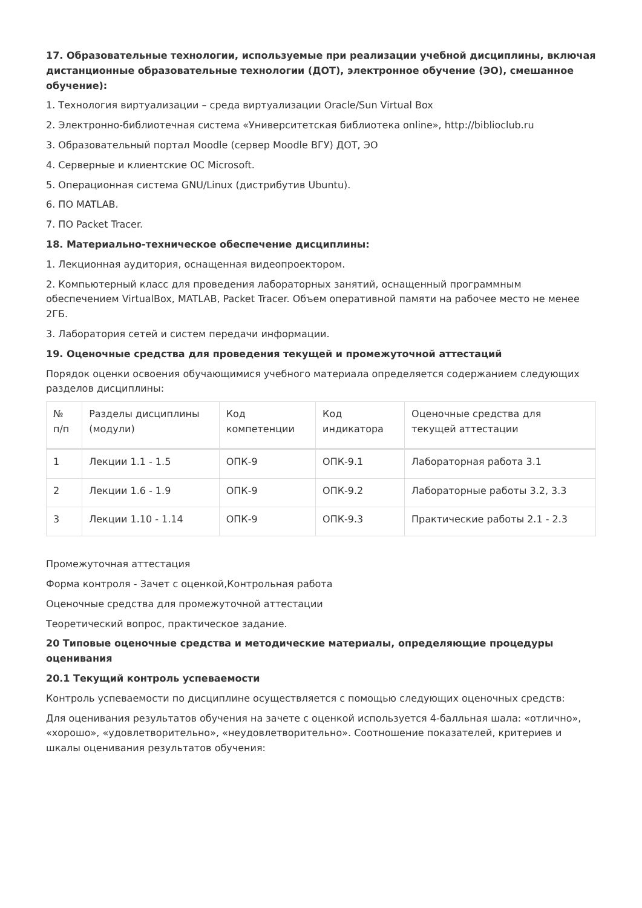17. Образовательные технологии, используемые при реализации учебной дисциплины, включая дистанционные образовательные технологии (ДОТ), электронное обучение (ЭО), смешанное обучение):
1. Технология виртуализации – среда виртуализации Oracle/Sun Virtual Box
2. Электронно-библиотечная система «Университетская библиотека online», http://biblioclub.ru
3. Образовательный портал Moodle (сервер Moodle ВГУ) ДОТ, ЭО
4. Серверные и клиентские ОС Microsoft.
5. Операционная система GNU/Linux (дистрибутив Ubuntu).
6. ПО MATLAB.
7. ПО Packet Tracer.
18. Материально-техническое обеспечение дисциплины:
1. Лекционная аудитория, оснащенная видеопроектором.
2. Компьютерный класс для проведения лабораторных занятий, оснащенный программным обеспечением VirtualBox, MATLAB, Packet Tracer. Объем оперативной памяти на рабочее место не менее 2ГБ.
3. Лаборатория сетей и систем передачи информации.
19. Оценочные средства для проведения текущей и промежуточной аттестаций
Порядок оценки освоения обучающимися учебного материала определяется содержанием следующих разделов дисциплины:
| № п/п | Разделы дисциплины (модули) | Код компетенции | Код индикатора | Оценочные средства для текущей аттестации |
| --- | --- | --- | --- | --- |
| 1 | Лекции 1.1 - 1.5 | ОПК-9 | ОПК-9.1 | Лабораторная работа 3.1 |
| 2 | Лекции 1.6 - 1.9 | ОПК-9 | ОПК-9.2 | Лабораторные работы 3.2, 3.3 |
| 3 | Лекции 1.10 - 1.14 | ОПК-9 | ОПК-9.3 | Практические работы 2.1 - 2.3 |
Промежуточная аттестация
Форма контроля - Зачет с оценкой,Контрольная работа
Оценочные средства для промежуточной аттестации
Теоретический вопрос, практическое задание.
20 Типовые оценочные средства и методические материалы, определяющие процедуры оценивания
20.1 Текущий контроль успеваемости
Контроль успеваемости по дисциплине осуществляется с помощью следующих оценочных средств:
Для оценивания результатов обучения на зачете с оценкой используется 4-балльная шала: «отлично», «хорошо», «удовлетворительно», «неудовлетворительно». Соотношение показателей, критериев и шкалы оценивания результатов обучения: